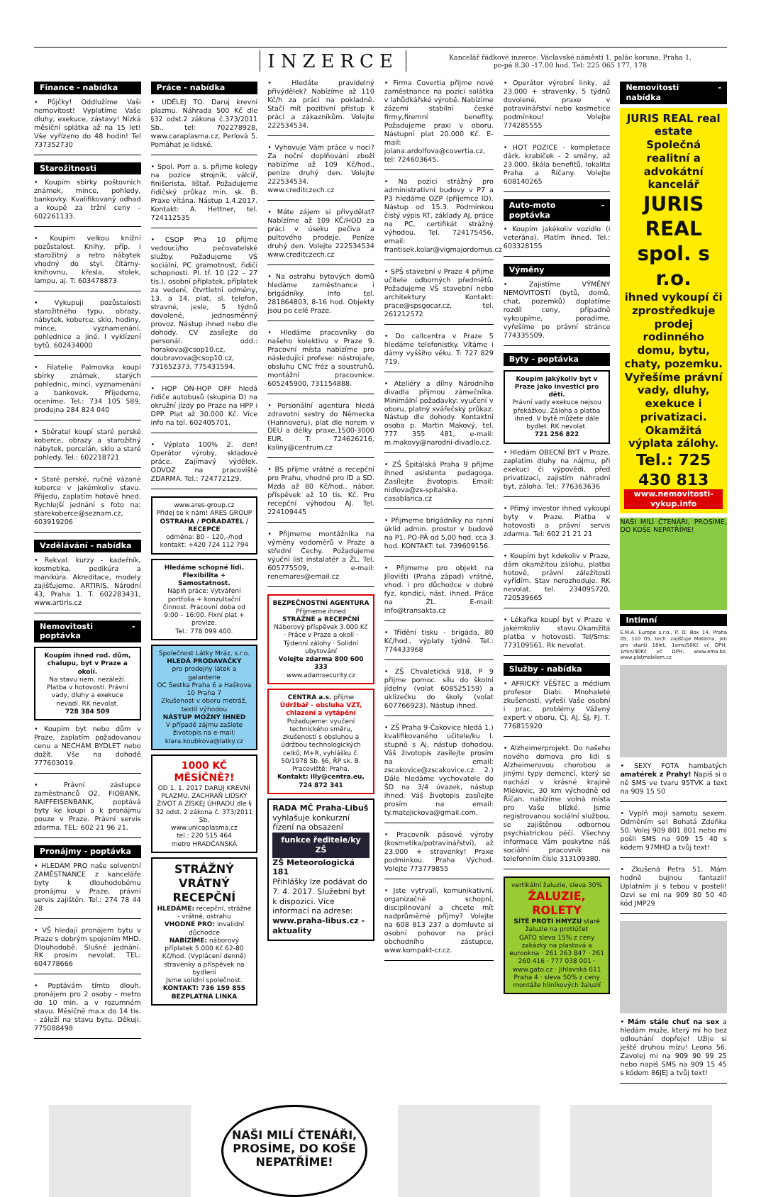INZERCE
Kancelář řádkové inzerce: Václavské náměstí 1, palác koruna, Praha 1,
po-pá 8.30 -17.00 hod. Tel: 225 065 177, 178
Finance - nabídka
• Půjčky! Oddlužíme Vaši nemovitost! Vyplatíme Vaše dluhy, exekuce, zástavy! Nízká měsíční splátka až na 15 let! Vše vyřízeno do 48 hodin! Tel 737352730
Starožitnosti
• Koupím sbírky poštovních známek, mince, pohledy, bankovky. Kvalifikovaný odhad a koupě za tržní ceny - 602261133.
• Koupím velkou knižní pozůstalost. Knihy, příp. i starožitný a retro nábytek vhodný do styl. čítárny-knihovnu, křesla, stolek, lampu, aj. T: 603478873
• Vykupuji pozůstalosti starožitného typu, obrazy, nábytek, koberce, sklo, hodiny, mince, vyznamenání, pohlednice a jiné. I vyklízení bytů. 602434000
• Filatelie Palmovka koupí sbírky známek, starých pohlednic, mincí, vyznamenání a bankovek. Přijedeme, oceníme. Tel.: 734 105 589, prodejna 284 824 040
• Sběratel koupí staré perské koberce, obrazy a starožitný nábytek, porcelán, sklo a staré pohledy. Tel.: 602218721
• Staré perské, ručně vázané koberce v jakémkoliv stavu. Přijedu, zaplatím hotově hned. Rychlejší jednání s foto na: starekoberce@seznam.cz, 603919206
Vzdělávání - nabídka
• Rekval. kurzy - kadeřník, kosmetika, pedikúra a manikúra. Akreditace, modely zajišťujeme. ARTIRIS. Národní 43, Praha 1. T. 602283431, www.artiris.cz
Nemovitosti - poptávka
Koupím ihned rod. dům, chalupu, byt v Praze a okolí.
Na stavu nem. nezáleží. Platba v hotovosti. Právní vady, dluhy a exekuce nevadí. RK nevolat.
728 384 509
• Koupím byt nebo dům v Praze, zaplatím požadovanou cenu a NECHÁM BYDLET nebo dožít. Vše na dohodě 777603019.
• Právní zástupce zaměstnanců O2, FIOBANK, RAIFFEISENBANK, poptává byty ke koupi a k pronájmu pouze v Praze. Právní servis zdarma. TEL: 602 21 96 21.
Pronájmy - poptávka
• HLEDÁM PRO naše solventní ZAMĚSTNANCE z kanceláře byty k dlouhodobému pronájmu v Praze, právní servis zajištěn. Tel.: 274 78 44 28
• VŠ hledají pronájem bytu v Praze s dobrým spojením MHD. Dlouhodobě. Slušné jednání. RK prosím nevolat. TEL: 604778666
• Poptávám tímto dlouh. pronájem pro 2 osoby - metro do 10 min. a v rozumném stavu. Měsíčně ma.x do 14 tis. - záleží na stavu bytu. Děkuji. 775088498
Práce - nabídka
• UDĚLEJ TO. Daruj krevní plazmu. Náhrada 500 Kč dle §32 odst.2 zákona č.373/2011 Sb., tel: 702278928, www.caraplasma.cz, Perlová 5. Pomáhat je lidské.
• Spol. Porr a. s. přijme kolegy na pozice strojník, válcíř, finišerista, lištař. Požadujeme řidičský průkaz min. sk. B. Praxe vítána. Nástup 1.4.2017. Kontakt: A. Hettner, tel. 724112535
• CSOP Pha 10 přijme vedoucí/ho pečovatelské služby. Požadujeme VŠ sociální, PC gramotnost, řidičí schopnosti. Pl. tř. 10 (22 – 27 tis.), osobní příplatek, příplatek za vedení, čtvrtletní odměny, 13. a 14. plat, sl. telefon, stravné, jesle, 5 týdnů dovolené, jednosměnný provoz. Nástup ihned nebo dle dohody. CV zasílejte do personál. odd.: horakova@csop10.cz, doubravova@csop10.cz, 731652373, 775431594.
• HOP ON-HOP OFF hledá řidiče autobusů (skupina D) na okružní jízdy po Praze na HPP i DPP. Plat až 30.000 Kč. Více info na tel. 602405701.
• Výplata 100% 2. den! Operátor výroby, skladové práce. Zajímavý výdělek. ODVOZ na pracoviště ZDARMA. Tel.: 724772129.
www.ares-group.cz
Přidej se k nám! ARES GROUP
OSTRAHA / POŘADATEL / RECEPCE
odměna: 80 – 120,-/hod
kontakt: +420 724 112 794
Hledáme schopné lidi. Flexibilita + Samostatnost.
Náplň práce: Vytváření portfolia + konzultační činnost. Pracovní doba od 9:00 – 16:00. Fixní plat + provize.
Tel.: 778 099 400.
Společnost Látky Mráz, s.r.o.
HLEDÁ PRODAVAČKY
pro prodejny látek a galanterie
OC Šestka Praha 6 a Haškova 10 Praha 7
Zkušenost v oboru metráž, textil výhodou
NÁSTUP MOŽNÝ IHNED
V případě zájmu zašlete životopis na e-mail: klara.koubkova@latky.cz
1000 KČ MĚSÍČNĚ?!
OD 1. 1. 2017 DARUJ KREVNÍ PLAZMU, ZACHRAŇ LIDSKÝ ŽIVOT A ZÍSKEJ ÚHRADU dle § 32 odst. 2 zákona č. 373/2011 Sb.
www.unicaplasma.cz
tel.: 220 515 464
metro HRADČANSKÁ
STRÁŽNÝ VRÁTNÝ RECEPČNÍ
HLEDÁME: recepční, strážné - vrátné, ostrahu
VHODNÉ PRO: invalidní důchodce
NABÍZÍME: náborový příplatek 5.000 Kč 62-80 Kč/hod. (Vyplácení denně) stravenky a příspěvek na bydlení
Jsme solidní společnost.
KONTAKT: 736 159 855 BEZPLATNÁ LINKA
• Hledáte pravidelný přivýdělek? Nabízíme až 110 Kč/h za práci na pokladně. Stačí mít pozitivní přístup k práci a zákazníkům. Volejte 222534534.
• Vyhovuje Vám práce v noci? Za noční doplňování zboží nabízíme až 109 Kč/hod., peníze druhý den. Volejte 222534534. www.creditczech.cz
• Máte zájem si přivydělat? Nabízíme až 109 KČ/HOD za práci v úseku pečiva a pultového prodeje. Peníze druhý den. Volejte 222534534 www.creditczech.cz
• Na ostrahu bytových domů hledáme zaměstnance i brigádníky. Info tel. 281864803, 8-16 hod. Objekty jsou po celé Praze.
• Hledáme pracovníky do našeho kolektivu v Praze 9. Pracovní místa nabízíme pro následující profese: nástrojaře, obsluhu CNC fréz a soustruhů, montážní pracovnice. 605245900, 731154888.
• Personální agentura hledá zdravotní sestry do Německa (Hannoveru), plat dle norem v DEU a délky praxe,1500-3000 EUR. T: 724626216, kaliny@centrum.cz
• BS přijme vrátné a recepční pro Prahu, vhodné pro ID a SD. Mzda až 80 Kč/hod., nábor. příspěvek až 10 tis. Kč. Pro recepční výhodou AJ. Tel. 224109445
• Přijmeme montážníka na výměny vodoměrů v Praze a střední Čechy. Požadujeme výuční list instalatér a ŽL. Tel. 605775509, e-mail: renemares@email.cz
BEZPEČNOSTNÍ AGENTURA
Přijmeme ihned
STRÁŽNÉ a RECEPČNÍ
Náborový příspěvek 3.000 Kč · Práce v Praze a okolí · Týdenní zálohy · Solidní ubytování
Volejte zdarma 800 600 333
www.adamsecurity.cz
CENTRA a.s. přijme
Údržbář - obsluha VZT, chlazení a vytápění
Požadujeme: vyučení technického směru, zkušenosti s obsluhou a údržbou technologických celků, M+R, vyhlášku č. 50/1978 Sb. §6, ŘP sk. B. Pracoviště: Praha.
Kontakt: illy@centra.eu, 724 872 341
RADA MČ Praha-Libuš vyhlašuje konkurzní řízení na obsazení
funkce ředitele/ky ZŠ
ZŠ Meteorologická 181
Přihlášky lze podávat do 7. 4. 2017. Služební byt k dispozici. Více informací na adrese: www.praha-libus.cz -aktuality
• Firma Covertia přijme nové zaměstnance na pozici salátka v lahůdkářské výrobě. Nabízíme zázemí stabilní české firmy,firemní benefity. Požadujeme praxi v oboru. Nástupní plat 20.000 Kč. E-mail: jolana.ardolfova@covertia.cz, tel: 724603645.
• Na pozici strážný pro administrativní budovy v P7 a P3 hledáme OZP (příjemce ID). Nástup od 15.3. Podmínkou čistý výpis RT, základy AJ, práce na PC, certifikát strážný výhodou. Tel. 724175456, email: frantisek.kolar@vigmajordomus.cz
• SPŠ stavební v Praze 4 přijme učitele odborných předmětů. Požadujeme VŠ stavební nebo architektury. Kontakt: prace@spsgocar.cz, tel. 261212572
• Do callcentra v Praze 5 hledáme telefonistky. Vítáme i dámy vyššího věku. T: 727 829 719.
• Ateliéry a dílny Národního divadla přijmou zámečníka. Minimální požadavky: vyučení v oboru, platný svářečský průkaz. Nástup dle dohody. Kontaktní osoba p. Martin Makový, tel. 777 355 481, e-mail: m.makovy@narodni-divadlo.cz.
• ZŠ Špitálská Praha 9 přijme ihned asistenta pedagoga. Zasílejte životopis. Email: nidlova@zs-spitalska. casablanca.cz
• Přijmeme brigádníky na ranní úklid admin. prostor v budově na P1. PO-PÁ od 5,00 hod. cca 3 hod. KONTAKT: tel. 739609156.
• Přijmeme pro objekt na Jílovišti (Praha západ) vrátné, vhod. i pro důchodce v dobré fyz. kondici, nást. ihned. Práce na ŽL. E-mail: info@transakta.cz
• Třídění tisku - brigáda, 80 Kč/hod., výplaty týdně. Tel.: 774433968
• ZŠ Chvaletická 918, P 9 přijme pomoc. sílu do školní jídelny (volat 608525159) a uklízečku do školy (volat 607766923). Nástup ihned.
• ZŠ Praha 9-Čakovice hledá 1.) kvalifikovaného učitele/ku I. stupně s Aj, nástup dohodou. Váš životopis zasílejte prosím na email: zscakovice@zscakovice.cz. 2.) Dále hledáme vychovatele do ŠD na 3/4 úvazek, nástup ihned. Váš životopis zasílejte prosím na email: ty.matejickova@gmail.com.
• Pracovník pásové výroby (kosmetika/potravinářství), až 23.000 + stravenky! Praxe podminkou. Praha Východ. Volejte 773779855
• Jste vytrvalí, komunikativní, organizačně schopní, disciplinovaní a chcete mít nadprůměrné příjmy? Volejte na 608 813 237 a domluvte si osobní pohovor na práci obchodního zástupce, www.kompakt-cr.cz.
• Operátor výrobní linky, až 23.000 + stravenky, 5 týdnů dovolené, praxe v potravinářství nebo kosmetice podmínkou! Volejte 774285555
• HOT POZICE - kompletace dárk. krabiček - 2 směny, až 23.000, škála benefitů, lokalita Praha a Říčany. Volejte 608140265
Auto-moto - poptávka
• Koupím jakékoliv vozidlo (i veterána). Platím ihned. Tel.: 603328155
Výměny
• Zajistíme VÝMĚNY NEMOVITOSTÍ (bytů, domů, chat, pozemků) doplatíme rozdíl ceny, případně vykoupíme, poradíme, vyřešíme po právní stránce 774335509.
Byty - poptávka
Koupím jakýkoliv byt v Praze jako investici pro děti.
Právní vady exekuce nejsou překážkou. Záloha a platba ihned. V bytě můžete dále bydlet. RK nevolat.
721 256 822
• Hledám OBECNÍ BYT v Praze, zaplatím dluhy na nájmu, při exekuci či výpovědi, před privatizací, zajistím náhradní byt, záloha. Tel.: 776363636
• Přímý investor ihned vykoupí byty v Praze. Platba v hotovosti a právní servis zdarma. Tel: 602 21 21 21
• Koupím byt kdekoliv v Praze, dám okamžitou zálohu, platba hotově, právní záležitosti vyřídím. Stav nerozhoduje. RK nevolat. tel. 234095720, 720539665
• Lékařka koupí byt v Praze v jakémkoliv stavu.Okamžitá platba v hotovosti. Tel/Sms: 773109561. Rk nevolat.
Služby - nabídka
• AFRICKÝ VĚŠTEC a médium profesor Diabi. Mnohaleté zkušenosti, vyřeší Vaše osobní i prac. problémy. Vážený expert v oboru, ČJ, AJ, ŠJ, FJ. T. 776815920
• Alzheimerprojekt. Do našeho nového domova pro lidi s Alzheimerovou chorobou a jinými typy demencí, který se nachází v krásné krajině Mlékovic, 30 km východně od Říčan, nabízíme volná místa pro Vaše blízké. Jsme registrovanou sociální službou, se zajištěnou odbornou psychiatrickou péčí. Všechny informace Vám poskytne náš sociální pracovník na telefonním čísle 313109380.
vertikální žaluzie, sleva 30%
ŽALUZIE, ROLETY
SÍTĚ PROTI HMYZU staré žaluzie na protiúčet
GATO sleva 15% z ceny zakázky na plastová a eurookna · 261 263 847 · 261 260 416 · 777 038 001 · www.gato.cz · Jihlavská 611 Praha 4 · sleva 50% z ceny montáže hliníkových žaluzií
Nemovitosti - nabídka
JURIS REAL real estate
Společná realitní a advokátní kancelář
JURIS REAL spol. s r.o.
ihned vykoupí či zprostředkuje prodej rodinného domu, bytu, chaty, pozemku. Vyřešíme právní vady, dluhy, exekuce i privatizaci. Okamžitá výplata zálohy.
Tel.: 725 430 813
www.nemovitosti-vykup.info
NAŠI MILÍ ČTENÁŘI, PROSÍME, DO KOŠE NEPATŘÍME!
Intimní
E.M.A. Europe s.r.o., P. O. Box 14, Praha 05, 110 05, tech. zajišťuje Materna, jen pro starší 18let, 1sms/50Kč vč DPH; 1min/90Kč vč DPH, www.ema.bz, www.platmobilem.cz
• SEXY FOTA hambatých amatérek z Prahy! Napiš si o ně SMS ve tvaru 95TVK a text na 909 15 50
• Vyplň moji samotu sexem. Odměním se! Bohatá Zdeňka 50. Volej 909 801 801 nebo mi pošli SMS na 909 15 40 s kódem 97MHD a tvůj text!
• Zkušená Petra 51. Mám hodně bujnou fantazii! Uplatním ji s tebou v posteli! Ozvi se mi na 909 80 50 40 kód JMP29
• Mám stále chuť na sex a hledám muže, který mi ho bez odlouhání dopřeje! Užije si ještě druhou mízu! Leona 56. Zavolej mi na 909 90 99 25 nebo napiš SMS na 909 15 45 s kódem 86JEJ a tvůj text!
NAŠI MILÍ ČTENÁŘI, PROSÍME, DO KOŠE NEPATŘÍME!